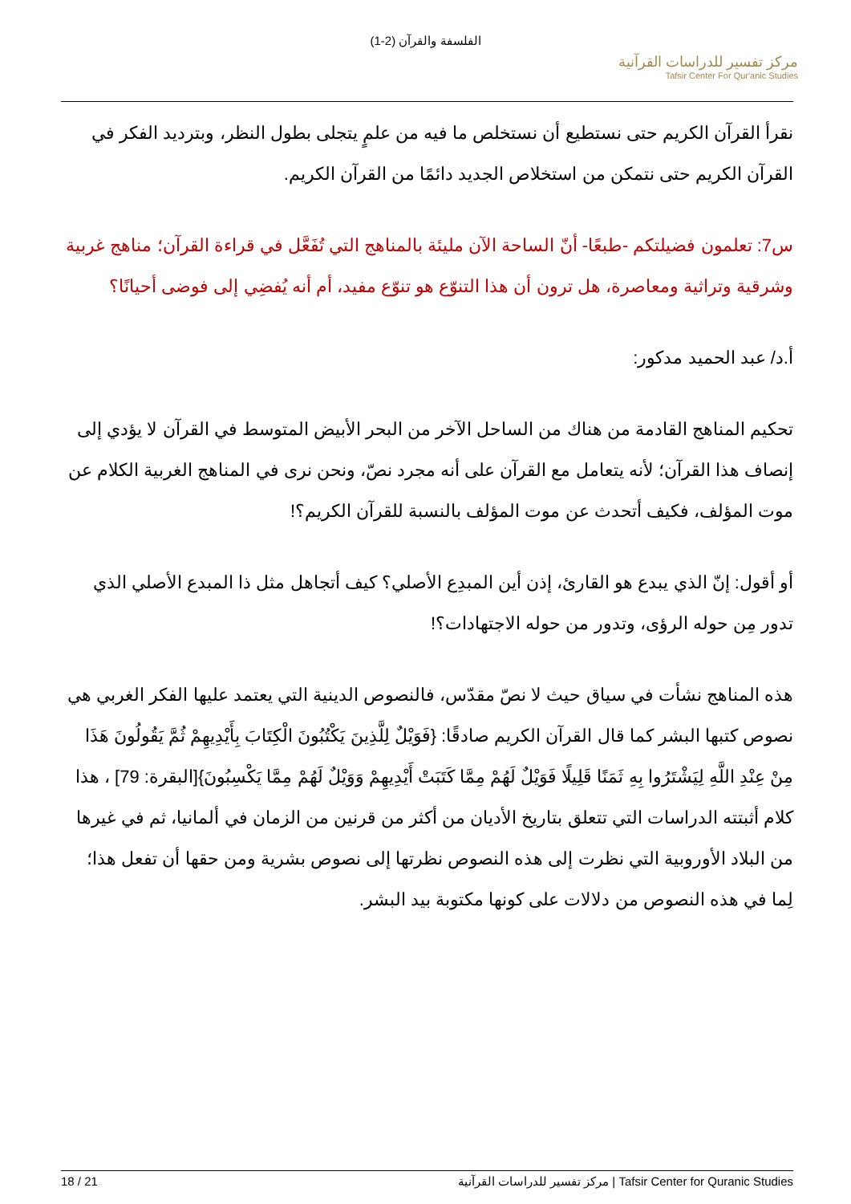الفلسفة والقرآن (2-1)
مركز تفسير للدراسات القرآنية
Tafsir Center For Qur'anic Studies
نقرأ القرآن الكريم حتى نستطيع أن نستخلص ما فيه من علمٍ يتجلى بطول النظر، وبترديد الفكر في القرآن الكريم حتى نتمكن من استخلاص الجديد دائمًا من القرآن الكريم.
س7: تعلمون فضيلتكم -طبعًا- أنّ الساحة الآن مليئة بالمناهج التي تُفَعَّل في قراءة القرآن؛ مناهج غربية وشرقية وتراثية ومعاصرة، هل ترون أن هذا التنوّع هو تنوّع مفيد، أم أنه يُفضِي إلى فوضى أحيانًا؟
أ.د/ عبد الحميد مدكور:
تحكيم المناهج القادمة من هناك من الساحل الآخر من البحر الأبيض المتوسط في القرآن لا يؤدي إلى إنصاف هذا القرآن؛ لأنه يتعامل مع القرآن على أنه مجرد نصّ، ونحن نرى في المناهج الغربية الكلام عن موت المؤلف، فكيف أتحدث عن موت المؤلف بالنسبة للقرآن الكريم؟!
أو أقول: إنّ الذي يبدع هو القارئ، إذن أين المبدِع الأصلي؟ كيف أتجاهل مثل ذا المبدع الأصلي الذي تدور مِن حوله الرؤى، وتدور من حوله الاجتهادات؟!
هذه المناهج نشأت في سياق حيث لا نصّ مقدّس، فالنصوص الدينية التي يعتمد عليها الفكر الغربي هي نصوص كتبها البشر كما قال القرآن الكريم صادقًا: {فَوَيْلٌ لِلَّذِينَ يَكْتُبُونَ الْكِتَابَ بِأَيْدِيهِمْ ثُمَّ يَقُولُونَ هَذَا مِنْ عِنْدِ اللَّهِ لِيَشْتَرُوا بِهِ ثَمَنًا قَلِيلًا فَوَيْلٌ لَهُمْ مِمَّا كَتَبَتْ أَيْدِيهِمْ وَوَيْلٌ لَهُمْ مِمَّا يَكْسِبُونَ}[البقرة: 79] ، هذا كلام أثبتته الدراسات التي تتعلق بتاريخ الأديان من أكثر من قرنين من الزمان في ألمانيا، ثم في غيرها من البلاد الأوروبية التي نظرت إلى هذه النصوص نظرتها إلى نصوص بشرية ومن حقها أن تفعل هذا؛ لِما في هذه النصوص من دلالات على كونها مكتوبة بيد البشر.
18 / 21 مركز تفسير للدراسات القرآنية | Tafsir Center for Quranic Studies